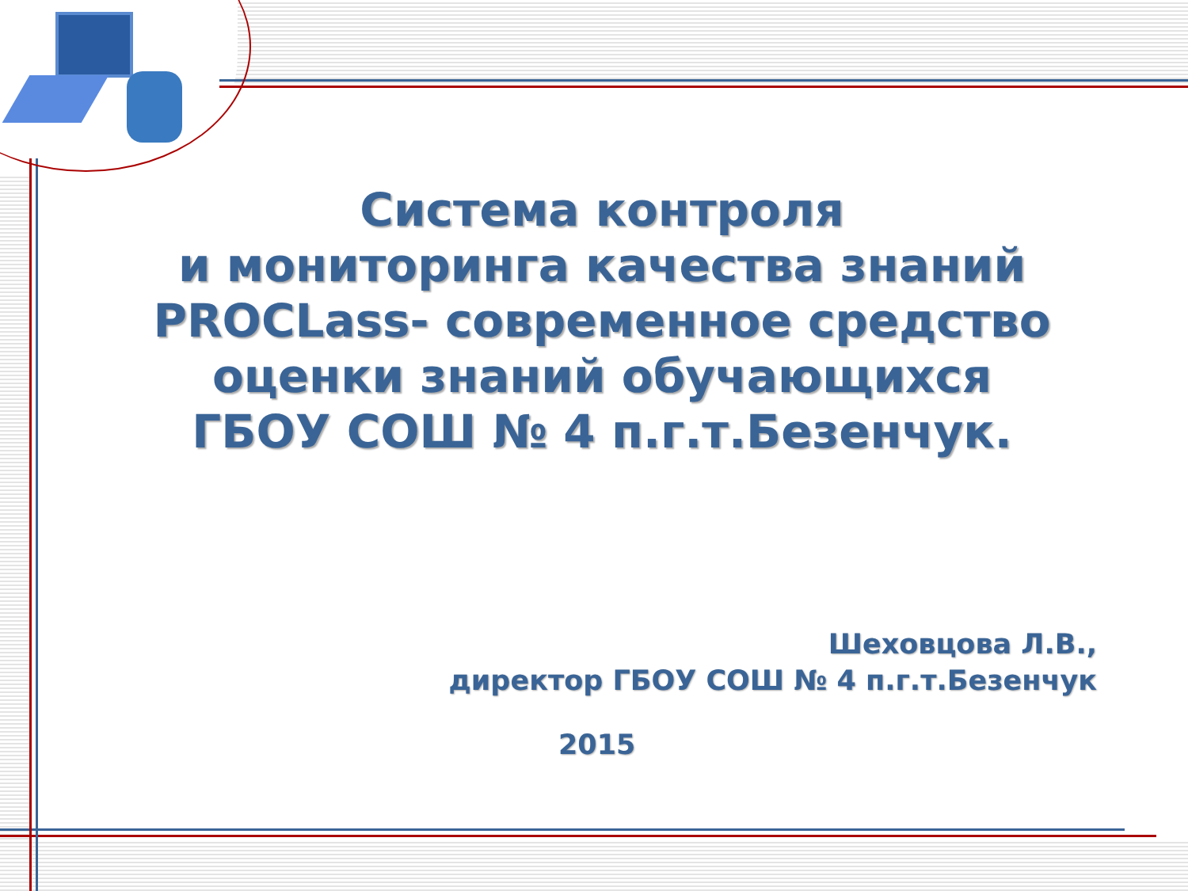Система контроля
и мониторинга качества знаний
PROCLass- современное средство
оценки знаний обучающихся
ГБОУ СОШ № 4 п.г.т.Безенчук.
Шеховцова Л.В.,
директор ГБОУ СОШ № 4 п.г.т.Безенчук
2015